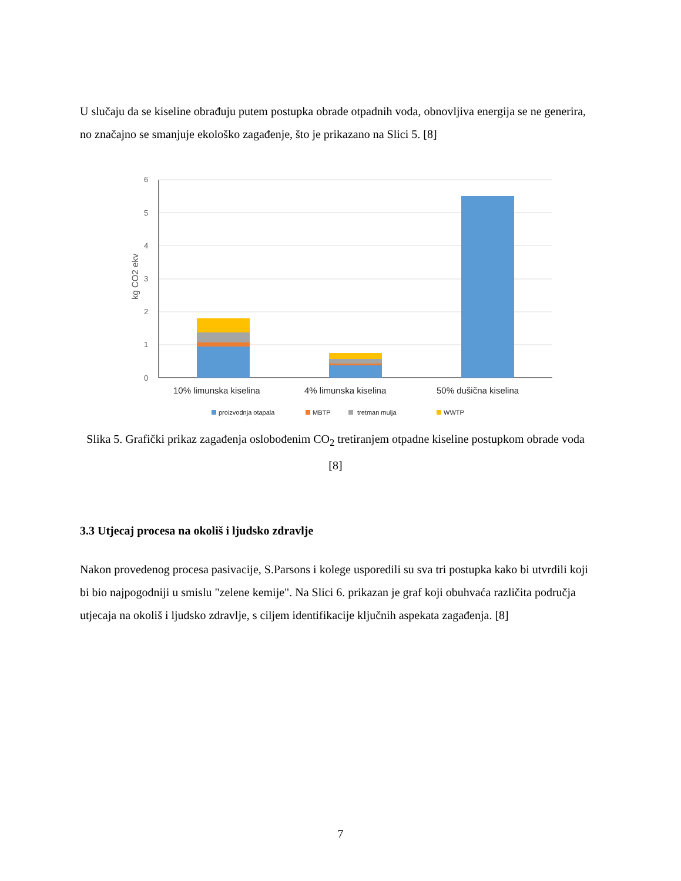U slučaju da se kiseline obrađuju putem postupka obrade otpadnih voda, obnovljiva energija se ne generira, no značajno se smanjuje ekološko zagađenje, što je prikazano na Slici 5. [8]
6
5
4
3
2
1
0
kg CO2 ekv
10% limunska kiselina
4% limunska kiselina
50% dušična kiselina
proizvodnja otapala
MBTP
tretman mulja
WWTP
Slika 5. Grafički prikaz zagađenja oslobođenim CO<sub>2</sub> tretiranjem otpadne kiseline postupkom obrade voda [8]
3.3 Utjecaj procesa na okoliš i ljudsko zdravlje
Nakon provedenog procesa pasivacije, S.Parsons i kolege usporedili su sva tri postupka kako bi utvrdili koji bi bio najpogodniji u smislu "zelene kemije". Na Slici 6. prikazan je graf koji obuhvaća različita područja utjecaja na okoliš i ljudsko zdravlje, s ciljem identifikacije ključnih aspekata zagađenja. [8]
7